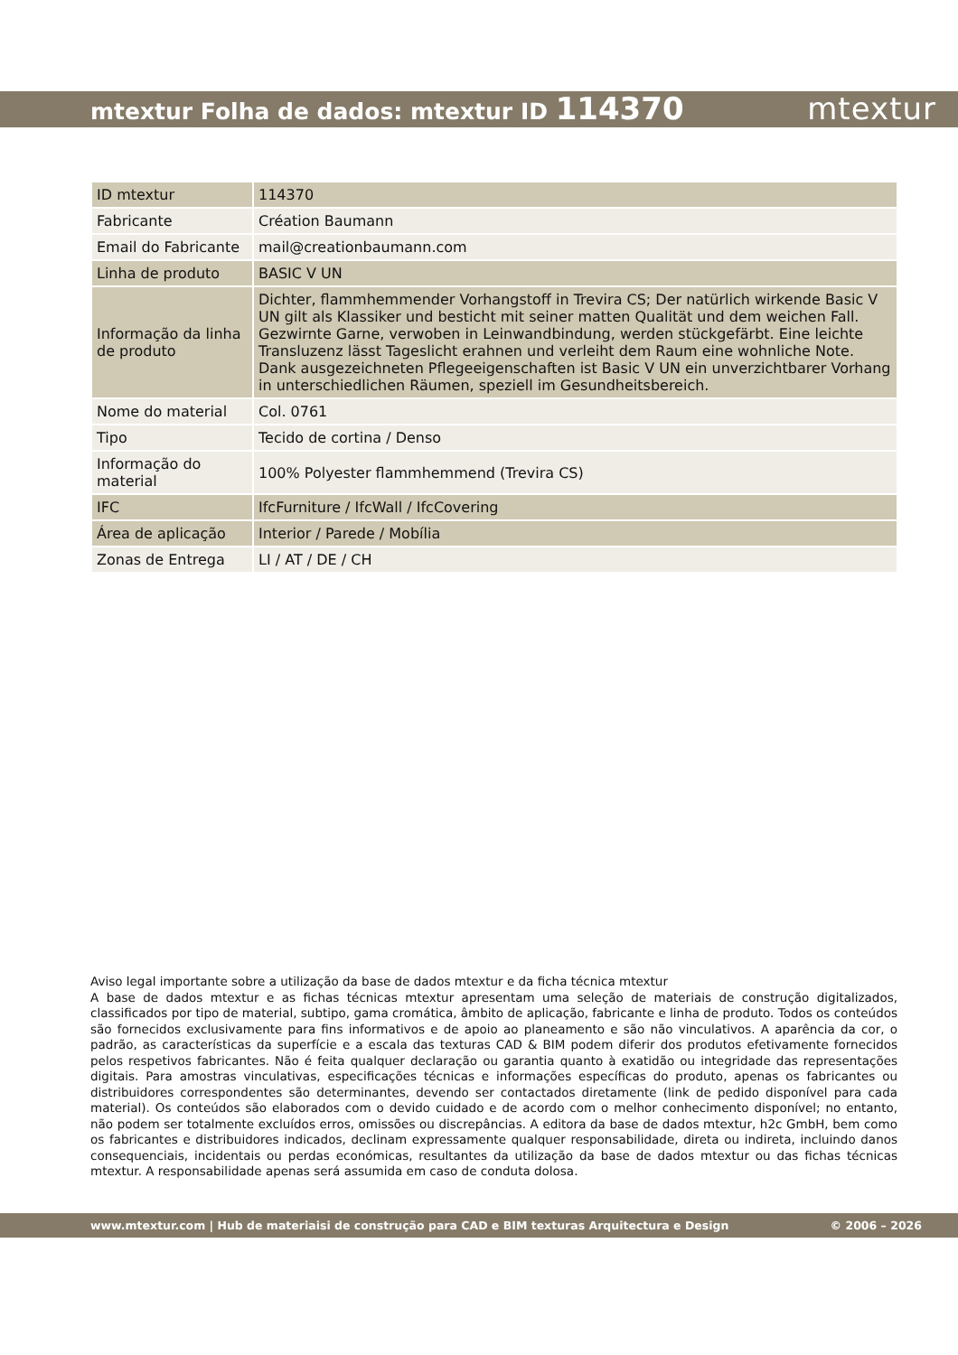mtextur Folha de dados: mtextur ID 114370 mtextur
| ID mtextur | 114370 |
| Fabricante | Création Baumann |
| Email do Fabricante | mail@creationbaumann.com |
| Linha de produto | BASIC V UN |
| Informação da linha de produto | Dichter, flammhemmender Vorhangstoff in Trevira CS; Der natürlich wirkende Basic V UN gilt als Klassiker und besticht mit seiner matten Qualität und dem weichen Fall. Gezwirnte Garne, verwoben in Leinwandbindung, werden stückgefärbt. Eine leichte Transluzenz lässt Tageslicht erahnen und verleiht dem Raum eine wohnliche Note. Dank ausgezeichneten Pflegeeigenschaften ist Basic V UN ein unverzichtbarer Vorhang in unterschiedlichen Räumen, speziell im Gesundheitsbereich. |
| Nome do material | Col. 0761 |
| Tipo | Tecido de cortina / Denso |
| Informação do material | 100% Polyester flammhemmend (Trevira CS) |
| IFC | IfcFurniture / IfcWall / IfcCovering |
| Área de aplicação | Interior / Parede / Mobília |
| Zonas de Entrega | LI / AT / DE / CH |
Aviso legal importante sobre a utilização da base de dados mtextur e da ficha técnica mtextur
A base de dados mtextur e as fichas técnicas mtextur apresentam uma seleção de materiais de construção digitalizados, classificados por tipo de material, subtipo, gama cromática, âmbito de aplicação, fabricante e linha de produto. Todos os conteúdos são fornecidos exclusivamente para fins informativos e de apoio ao planeamento e são não vinculativos. A aparência da cor, o padrão, as características da superfície e a escala das texturas CAD & BIM podem diferir dos produtos efetivamente fornecidos pelos respetivos fabricantes. Não é feita qualquer declaração ou garantia quanto à exatidão ou integridade das representações digitais. Para amostras vinculativas, especificações técnicas e informações específicas do produto, apenas os fabricantes ou distribuidores correspondentes são determinantes, devendo ser contactados diretamente (link de pedido disponível para cada material). Os conteúdos são elaborados com o devido cuidado e de acordo com o melhor conhecimento disponível; no entanto, não podem ser totalmente excluídos erros, omissões ou discrepâncias. A editora da base de dados mtextur, h2c GmbH, bem como os fabricantes e distribuidores indicados, declinam expressamente qualquer responsabilidade, direta ou indireta, incluindo danos consequenciais, incidentais ou perdas económicas, resultantes da utilização da base de dados mtextur ou das fichas técnicas mtextur. A responsabilidade apenas será assumida em caso de conduta dolosa.
www.mtextur.com | Hub de materiaisi de construção para CAD e BIM texturas Arquitectura e Design © 2006 – 2026